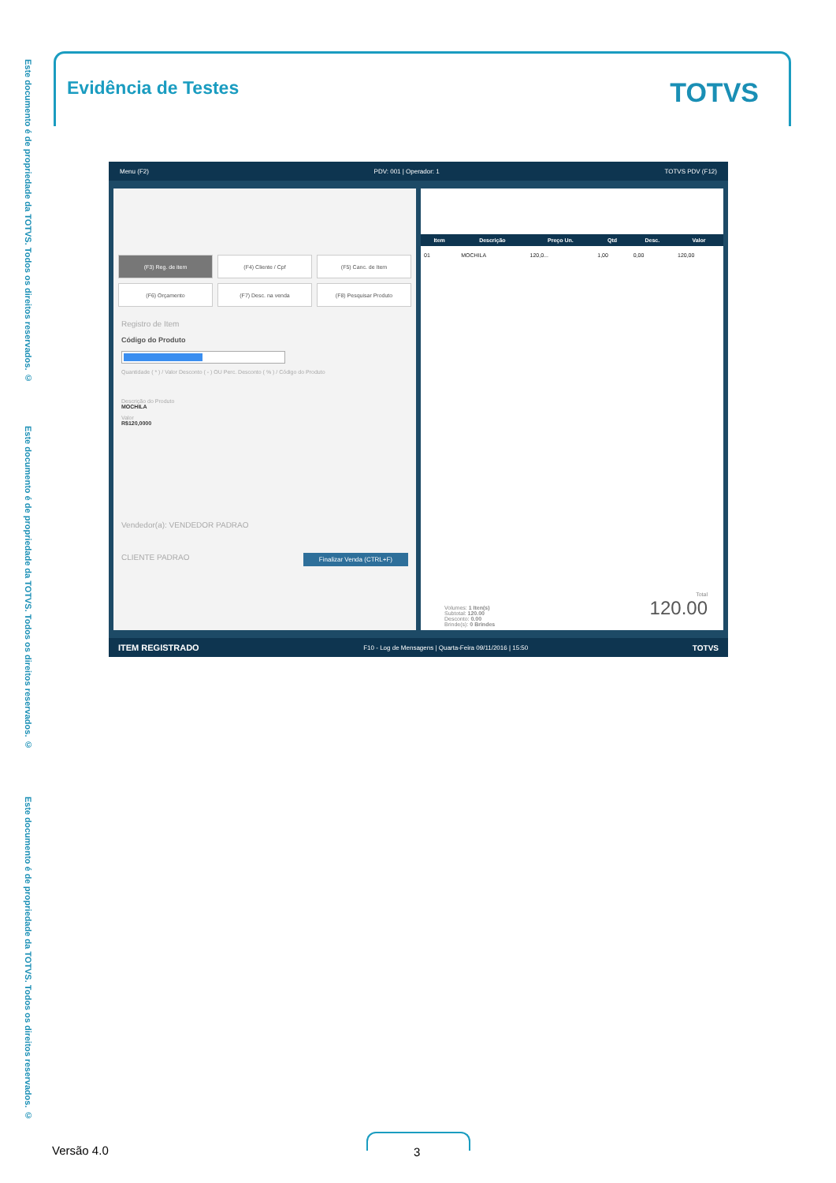Este documento é de propriedade da TOTVS. Todos os direitos reservados. ©
Este documento é de propriedade da TOTVS. Todos os direitos reservados. ©
Este documento é de propriedade da TOTVS. Todos os direitos reservados. ©
Evidência de Testes
TOTVS
Menu (F2) PDV: 001 | Operador: 1 TOTVS PDV (F12)
(F3) Reg. de item
(F4) Cliente / Cpf
(F5) Canc. de Item
(F6) Orçamento
(F7) Desc. na venda
(F8) Pesquisar Produto
Registro de Item
Código do Produto
Quantidade ( * ) / Valor Desconto ( - ) OU Perc. Desconto ( % ) / Código do Produto
Descrição do Produto
MOCHILA
Valor
R$120,0000
Vendedor(a): VENDEDOR PADRAO
CLIENTE PADRAO Finalizar Venda (CTRL+F)
| Item | Descrição | Preço Un. | Qtd | Desc. | Valor |
| --- | --- | --- | --- | --- | --- |
| 01 | MOCHILA | 120,0... | 1,00 | 0,00 | 120,00 |
Volumes: 1 Iten(s)
Subtotal: 120.00
Desconto: 0.00
Brinde(s): 0 Brindes
Total
120.00
ITEM REGISTRADO F10 - Log de Mensagens | Quarta-Feira 09/11/2016 | 15:50 TOTVS
Versão 4.0 3